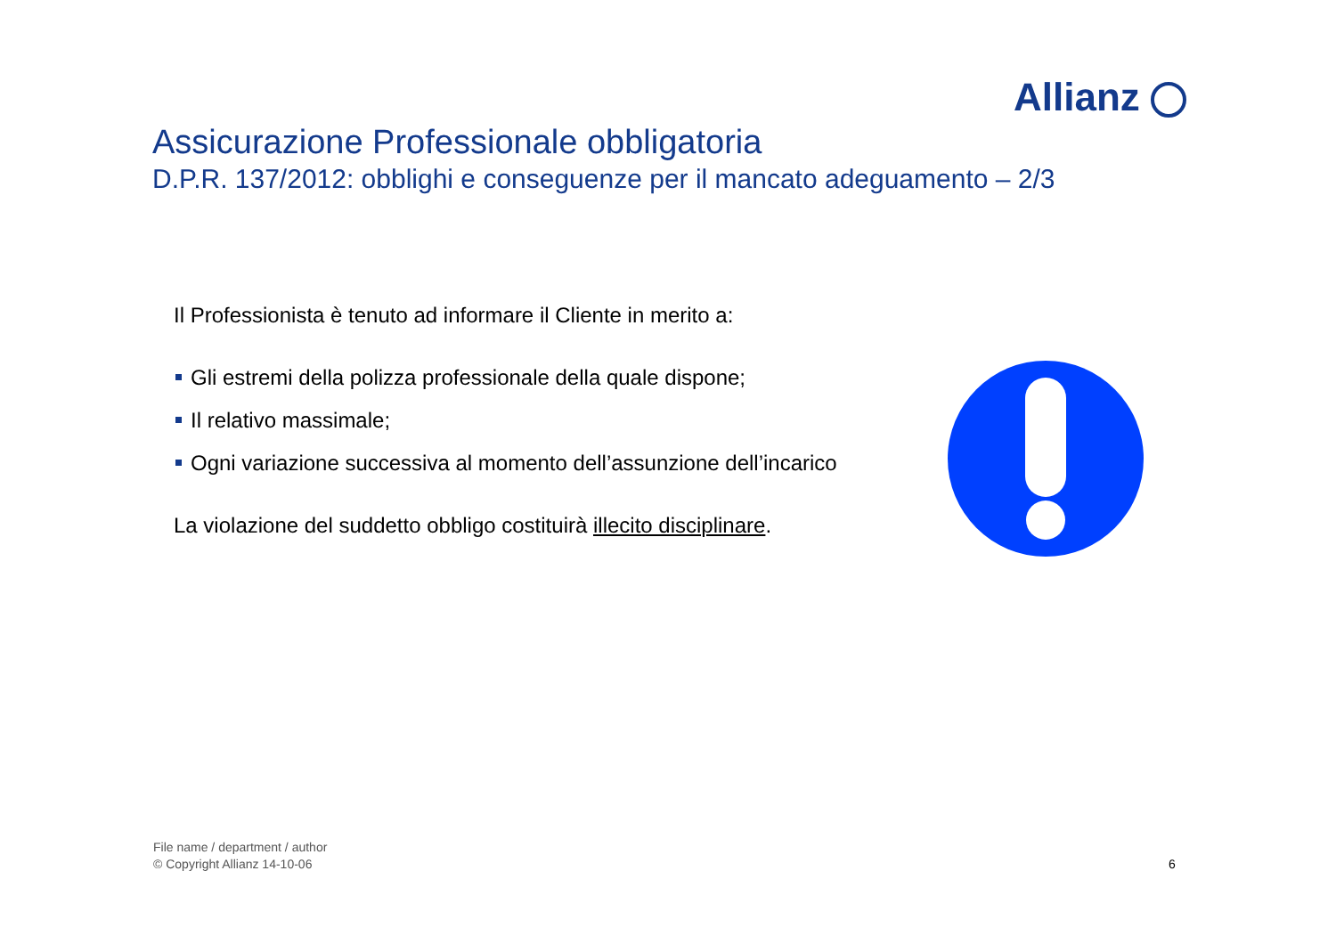Allianz
Assicurazione Professionale obbligatoria
D.P.R. 137/2012: obblighi e conseguenze per il mancato adeguamento – 2/3
Il Professionista è tenuto ad informare il Cliente in merito a:
Gli estremi della polizza professionale della quale dispone;
Il relativo massimale;
Ogni variazione successiva al momento dell’assunzione dell’incarico
La violazione del suddetto obbligo costituirà illecito disciplinare.
File name / department / author
© Copyright Allianz 14-10-06
6